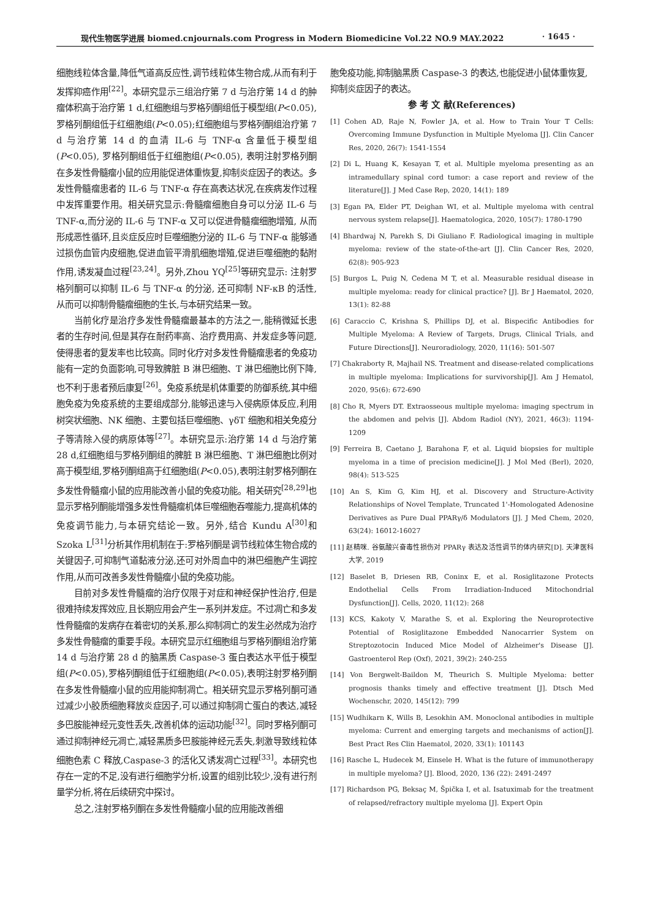现代生物医学进展 biomed.cnjournals.com Progress in Modern Biomedicine Vol.22 NO.9 MAY.2022 · 1645 ·
细胞线粒体含量,降低气道高反应性,调节线粒体生物合成,从而有利于发挥抑癌作用<sup>[22]</sup>。本研究显示三组治疗第 7 d 与治疗第 14 d 的肿瘤体积高于治疗第 1 d,红细胞组与罗格列酮组低于模型组(P<0.05),罗格列酮组低于红细胞组(P<0.05);红细胞组与罗格列酮组治疗第 7 d 与治疗第 14 d 的血清 IL-6 与 TNF-α 含量低于模型组 (P<0.05), 罗格列酮组低于红细胞组(P<0.05), 表明注射罗格列酮在多发性骨髓瘤小鼠的应用能促进体重恢复,抑制炎症因子的表达。多发性骨髓瘤患者的 IL-6 与 TNF-α 存在高表达状况,在疾病发作过程中发挥重要作用。相关研究显示:骨髓瘤细胞自身可以分泌 IL-6 与 TNF-α,而分泌的 IL-6 与 TNF-α 又可以促进骨髓瘤细胞增殖, 从而形成恶性循环,且炎症反应时巨噬细胞分泌的 IL-6 与 TNF-α 能够通过损伤血管内皮细胞,促进血管平滑肌细胞增殖,促进巨噬细胞的黏附作用,诱发凝血过程<sup>[23,24]</sup>。另外,Zhou YQ<sup>[25]</sup>等研究显示: 注射罗格列酮可以抑制 IL-6 与 TNF-α 的分泌, 还可抑制 NF-κB 的活性,从而可以抑制骨髓瘤细胞的生长,与本研究结果一致。
当前化疗是治疗多发性骨髓瘤最基本的方法之一,能稍微延长患者的生存时间,但是其存在耐药率高、治疗费用高、并发症多等问题,使得患者的复发率也比较高。同时化疗对多发性骨髓瘤患者的免疫功能有一定的负面影响,可导致脾脏 B 淋巴细胞、T 淋巴细胞比例下降,也不利于患者预后康复<sup>[26]</sup>。免疫系统是机体重要的防御系统,其中细胞免疫为免疫系统的主要组成部分,能够迅速与入侵病原体反应,利用树突状细胞、NK 细胞、主要包括巨噬细胞、γδT 细胞和相关免疫分子等清除入侵的病原体等<sup>[27]</sup>。本研究显示:治疗第 14 d 与治疗第 28 d,红细胞组与罗格列酮组的脾脏 B 淋巴细胞、T 淋巴细胞比例对高于模型组,罗格列酮组高于红细胞组(P<0.05),表明注射罗格列酮在多发性骨髓瘤小鼠的应用能改善小鼠的免疫功能。相关研究<sup>[28,29]</sup>也显示罗格列酮能增强多发性骨髓瘤机体巨噬细胞吞噬能力,提高机体的免疫调节能力,与本研究结论一致。另外,结合 Kundu A<sup>[30]</sup>和 Szoka L<sup>[31]</sup>分析其作用机制在于:罗格列酮是调节线粒体生物合成的关键因子,可抑制气道黏液分泌,还可对外周血中的淋巴细胞产生调控作用,从而可改善多发性骨髓瘤小鼠的免疫功能。
目前对多发性骨髓瘤的治疗仅限于对症和神经保护性治疗,但是很难持续发挥效应,且长期应用会产生一系列并发症。不过凋亡和多发性骨髓瘤的发病存在着密切的关系,那么抑制凋亡的发生必然成为治疗多发性骨髓瘤的重要手段。本研究显示红细胞组与罗格列酮组治疗第 14 d 与治疗第 28 d 的脑黑质 Caspase-3 蛋白表达水平低于模型组(P<0.05),罗格列酮组低于红细胞组(P<0.05),表明注射罗格列酮在多发性骨髓瘤小鼠的应用能抑制凋亡。相关研究显示罗格列酮可通过减少小胶质细胞释放炎症因子,可以通过抑制凋亡蛋白的表达,减轻多巴胺能神经元变性丢失,改善机体的运动功能<sup>[32]</sup>。同时罗格列酮可通过抑制神经元凋亡,减轻黑质多巴胺能神经元丢失,刺激导致线粒体细胞色素 C 释放,Caspase-3 的活化又诱发凋亡过程<sup>[33]</sup>。本研究也存在一定的不足,没有进行细胞学分析,设置的组别比较少,没有进行剂量学分析,将在后续研究中探讨。
总之,注射罗格列酮在多发性骨髓瘤小鼠的应用能改善细
胞免疫功能,抑制脑黑质 Caspase-3 的表达,也能促进小鼠体重恢复,抑制炎症因子的表达。
参 考 文 献(References)
[1] Cohen AD, Raje N, Fowler JA, et al. How to Train Your T Cells: Overcoming Immune Dysfunction in Multiple Myeloma [J]. Clin Cancer Res, 2020, 26(7): 1541-1554
[2] Di L, Huang K, Kesayan T, et al. Multiple myeloma presenting as an intramedullary spinal cord tumor: a case report and review of the literature[J]. J Med Case Rep, 2020, 14(1): 189
[3] Egan PA, Elder PT, Deighan WI, et al. Multiple myeloma with central nervous system relapse[J]. Haematologica, 2020, 105(7): 1780-1790
[4] Bhardwaj N, Parekh S, Di Giuliano F. Radiological imaging in multiple myeloma: review of the state-of-the-art [J]. Clin Cancer Res, 2020, 62(8): 905-923
[5] Burgos L, Puig N, Cedena M T, et al. Measurable residual disease in multiple myeloma: ready for clinical practice? [J]. Br J Haematol, 2020, 13(1): 82-88
[6] Caraccio C, Krishna S, Phillips DJ, et al. Bispecific Antibodies for Multiple Myeloma: A Review of Targets, Drugs, Clinical Trials, and Future Directions[J]. Neuroradiology, 2020, 11(16): 501-507
[7] Chakraborty R, Majhail NS. Treatment and disease-related complications in multiple myeloma: Implications for survivorship[J]. Am J Hematol, 2020, 95(6): 672-690
[8] Cho R, Myers DT. Extraosseous multiple myeloma: imaging spectrum in the abdomen and pelvis [J]. Abdom Radiol (NY), 2021, 46(3): 1194-1209
[9] Ferreira B, Caetano J, Barahona F, et al. Liquid biopsies for multiple myeloma in a time of precision medicine[J]. J Mol Med (Berl), 2020, 98(4): 513-525
[10] An S, Kim G, Kim HJ, et al. Discovery and Structure-Activity Relationships of Novel Template, Truncated 1'-Homologated Adenosine Derivatives as Pure Dual PPARγ/δ Modulators [J]. J Med Chem, 2020, 63(24): 16012-16027
[11] 赵精咪. 谷氨酸兴奋毒性损伤对 PPARγ 表达及活性调节的体内研究[D]. 天津医科大学, 2019
[12] Baselet B, Driesen RB, Coninx E, et al. Rosiglitazone Protects Endothelial Cells From Irradiation-Induced Mitochondrial Dysfunction[J]. Cells, 2020, 11(12): 268
[13] KCS, Kakoty V, Marathe S, et al. Exploring the Neuroprotective Potential of Rosiglitazone Embedded Nanocarrier System on Streptozotocin Induced Mice Model of Alzheimer's Disease [J]. Gastroenterol Rep (Oxf), 2021, 39(2): 240-255
[14] Von Bergwelt-Baildon M, Theurich S. Multiple Myeloma: better prognosis thanks timely and effective treatment [J]. Dtsch Med Wochenschr, 2020, 145(12): 799
[15] Wudhikarn K, Wills B, Lesokhin AM. Monoclonal antibodies in multiple myeloma: Current and emerging targets and mechanisms of action[J]. Best Pract Res Clin Haematol, 2020, 33(1): 101143
[16] Rasche L, Hudecek M, Einsele H. What is the future of immunotherapy in multiple myeloma? [J]. Blood, 2020, 136 (22): 2491-2497
[17] Richardson PG, Beksaç M, Špička I, et al. Isatuximab for the treatment of relapsed/refractory multiple myeloma [J]. Expert Opin